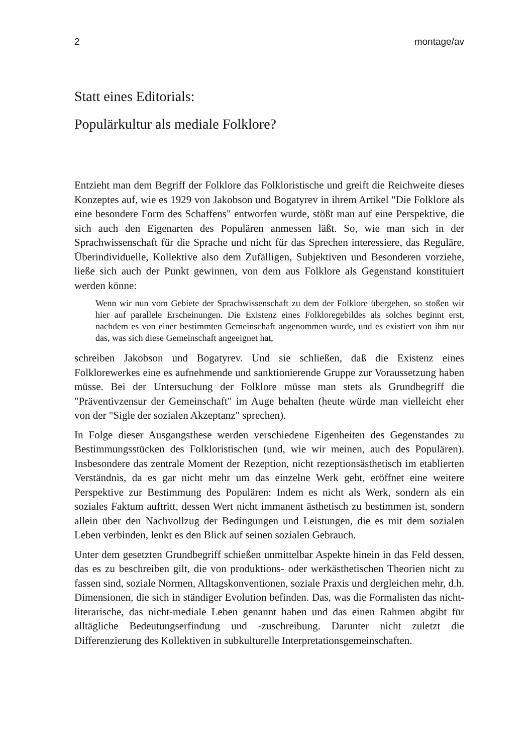2 montage/av
Statt eines Editorials:
Populärkultur als mediale Folklore?
Entzieht man dem Begriff der Folklore das Folkloristische und greift die Reichweite dieses Konzeptes auf, wie es 1929 von Jakobson und Bogatyrev in ihrem Artikel "Die Folklore als eine besondere Form des Schaffens" entworfen wurde, stößt man auf eine Perspektive, die sich auch den Eigenarten des Populären anmessen läßt. So, wie man sich in der Sprachwissenschaft für die Sprache und nicht für das Sprechen interessiere, das Reguläre, Überindividuelle, Kollektive also dem Zufälligen, Subjektiven und Besonderen vorziehe, ließe sich auch der Punkt gewinnen, von dem aus Folklore als Gegenstand konstituiert werden könne:
Wenn wir nun vom Gebiete der Sprachwissenschaft zu dem der Folklore übergehen, so stoßen wir hier auf parallele Erscheinungen. Die Existenz eines Folkloregebildes als solches beginnt erst, nachdem es von einer bestimmten Gemeinschaft angenommen wurde, und es existiert von ihm nur das, was sich diese Gemeinschaft angeeignet hat,
schreiben Jakobson und Bogatyrev. Und sie schließen, daß die Existenz eines Folklorewerkes eine es aufnehmende und sanktionierende Gruppe zur Voraussetzung haben müsse. Bei der Untersuchung der Folklore müsse man stets als Grundbegriff die "Präventivzensur der Gemeinschaft" im Auge behalten (heute würde man vielleicht eher von der "Sigle der sozialen Akzeptanz" sprechen).
In Folge dieser Ausgangsthese werden verschiedene Eigenheiten des Gegenstandes zu Bestimmungsstücken des Folkloristischen (und, wie wir meinen, auch des Populären). Insbesondere das zentrale Moment der Rezeption, nicht rezeptionsästhetisch im etablierten Verständnis, da es gar nicht mehr um das einzelne Werk geht, eröffnet eine weitere Perspektive zur Bestimmung des Populären: Indem es nicht als Werk, sondern als ein soziales Faktum auftritt, dessen Wert nicht immanent ästhetisch zu bestimmen ist, sondern allein über den Nachvollzug der Bedingungen und Leistungen, die es mit dem sozialen Leben verbinden, lenkt es den Blick auf seinen sozialen Gebrauch.
Unter dem gesetzten Grundbegriff schießen unmittelbar Aspekte hinein in das Feld dessen, das es zu beschreiben gilt, die von produktions- oder werkästhetischen Theorien nicht zu fassen sind, soziale Normen, Alltagskonventionen, soziale Praxis und dergleichen mehr, d.h. Dimensionen, die sich in ständiger Evolution befinden. Das, was die Formalisten das nicht-literarische, das nicht-mediale Leben genannt haben und das einen Rahmen abgibt für alltägliche Bedeutungserfindung und -zuschreibung. Darunter nicht zuletzt die Differenzierung des Kollektiven in subkulturelle Interpretationsgemeinschaften.